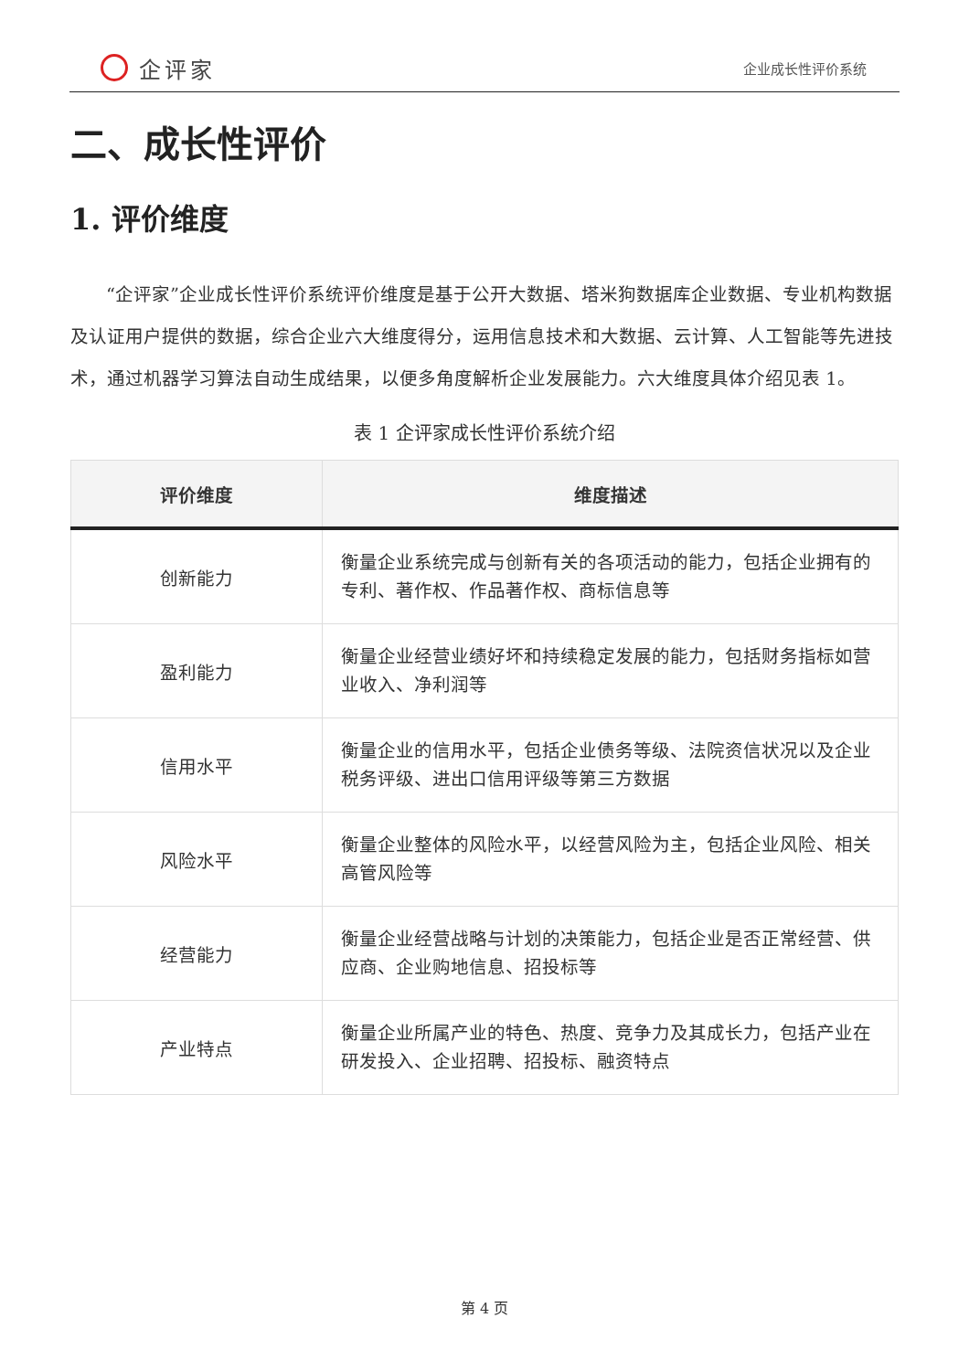企评家
企业成长性评价系统
二、成长性评价
1. 评价维度
“企评家”企业成长性评价系统评价维度是基于公开大数据、塔米狗数据库企业数据、专业机构数据及认证用户提供的数据，综合企业六大维度得分，运用信息技术和大数据、云计算、人工智能等先进技术，通过机器学习算法自动生成结果，以便多角度解析企业发展能力。六大维度具体介绍见表 1。
表 1 企评家成长性评价系统介绍
| 评价维度 | 维度描述 |
| --- | --- |
| 创新能力 | 衡量企业系统完成与创新有关的各项活动的能力，包括企业拥有的专利、著作权、作品著作权、商标信息等 |
| 盈利能力 | 衡量企业经营业绩好坏和持续稳定发展的能力，包括财务指标如营业收入、净利润等 |
| 信用水平 | 衡量企业的信用水平，包括企业债务等级、法院资信状况以及企业税务评级、进出口信用评级等第三方数据 |
| 风险水平 | 衡量企业整体的风险水平，以经营风险为主，包括企业风险、相关高管风险等 |
| 经营能力 | 衡量企业经营战略与计划的决策能力，包括企业是否正常经营、供应商、企业购地信息、招投标等 |
| 产业特点 | 衡量企业所属产业的特色、热度、竞争力及其成长力，包括产业在研发投入、企业招聘、招投标、融资特点 |
第 4 页